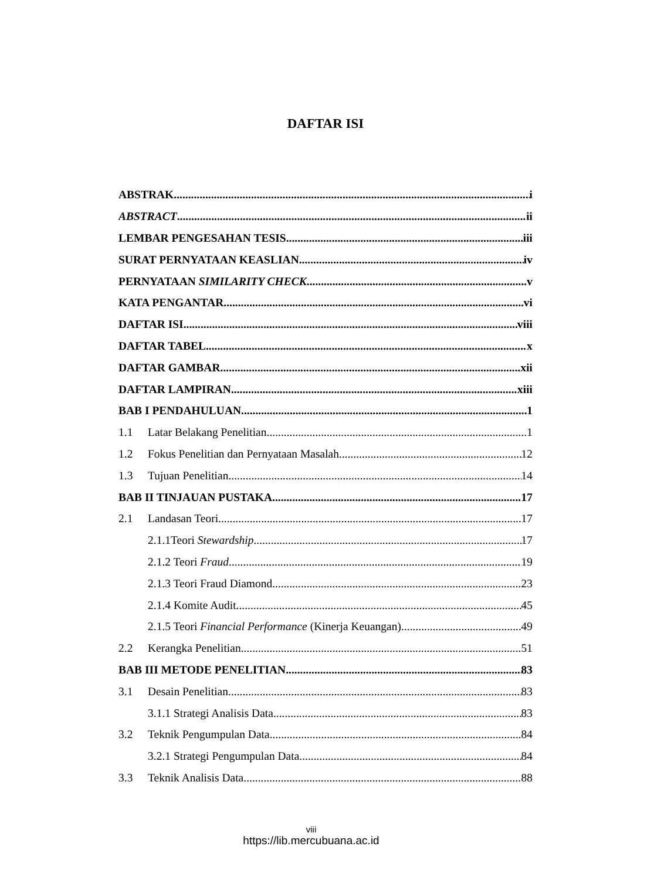DAFTAR ISI
ABSTRAK i
ABSTRACT ii
LEMBAR PENGESAHAN TESIS iii
SURAT PERNYATAAN KEASLIAN iv
PERNYATAAN SIMILARITY CHECK v
KATA PENGANTAR vi
DAFTAR ISI viii
DAFTAR TABEL x
DAFTAR GAMBAR xii
DAFTAR LAMPIRAN xiii
BAB I PENDAHULUAN 1
1.1 Latar Belakang Penelitian 1
1.2 Fokus Penelitian dan Pernyataan Masalah 12
1.3 Tujuan Penelitian 14
BAB II TINJAUAN PUSTAKA 17
2.1 Landasan Teori 17
2.1.1Teori Stewardship 17
2.1.2 Teori Fraud 19
2.1.3 Teori Fraud Diamond 23
2.1.4 Komite Audit 45
2.1.5 Teori Financial Performance (Kinerja Keuangan) 49
2.2 Kerangka Penelitian 51
BAB III METODE PENELITIAN 83
3.1 Desain Penelitian 83
3.1.1 Strategi Analisis Data 83
3.2 Teknik Pengumpulan Data 84
3.2.1 Strategi Pengumpulan Data 84
3.3 Teknik Analisis Data 88
viii
https://lib.mercubuana.ac.id